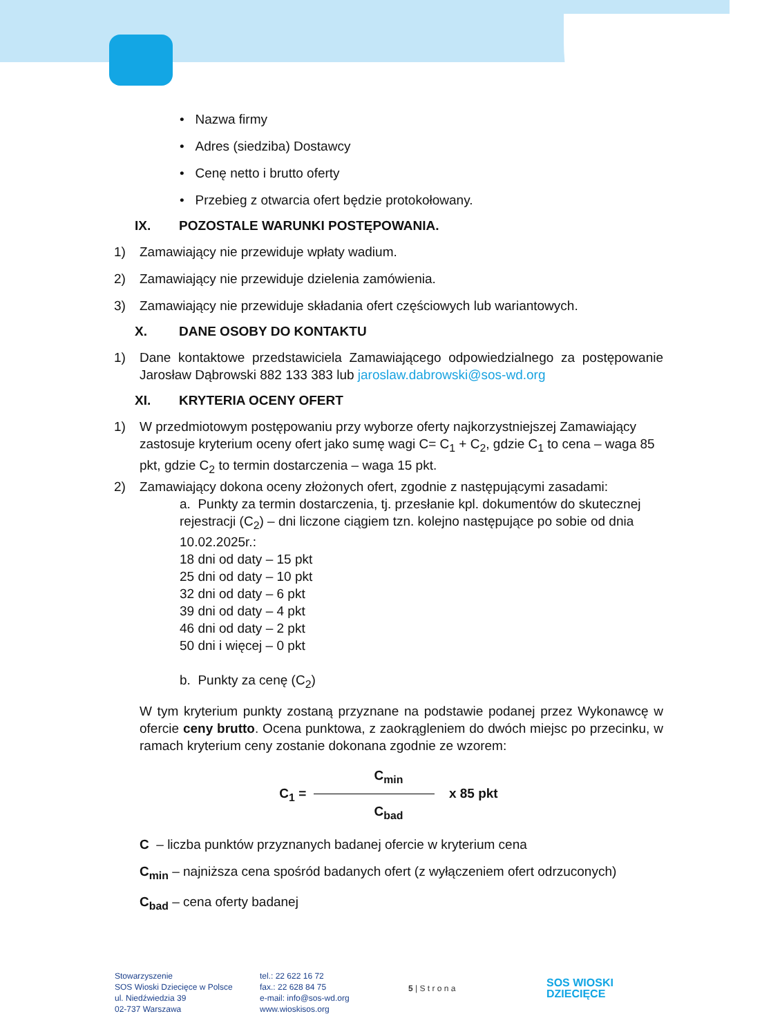• Nazwa firmy
• Adres (siedziba) Dostawcy
• Cenę netto i brutto oferty
• Przebieg z otwarcia ofert będzie protokołowany.
IX. POZOSTALE WARUNKI POSTĘPOWANIA.
1) Zamawiający nie przewiduje wpłaty wadium.
2) Zamawiający nie przewiduje dzielenia zamówienia.
3) Zamawiający nie przewiduje składania ofert częściowych lub wariantowych.
X. DANE OSOBY DO KONTAKTU
1) Dane kontaktowe przedstawiciela Zamawiającego odpowiedzialnego za postępowanie Jarosław Dąbrowski 882 133 383 lub jaroslaw.dabrowski@sos-wd.org
XI. KRYTERIA OCENY OFERT
1) W przedmiotowym postępowaniu przy wyborze oferty najkorzystniejszej Zamawiający zastosuje kryterium oceny ofert jako sumę wagi C= C<sub>1</sub> + C<sub>2</sub>, gdzie C<sub>1</sub> to cena – waga 85 pkt, gdzie C<sub>2</sub> to termin dostarczenia – waga 15 pkt.
2) Zamawiający dokona oceny złożonych ofert, zgodnie z następującymi zasadami:
a. Punkty za termin dostarczenia, tj. przesłanie kpl. dokumentów do skutecznej rejestracji (C<sub>2</sub>) – dni liczone ciągiem tzn. kolejno następujące po sobie od dnia 10.02.2025r.:
18 dni od daty – 15 pkt
25 dni od daty – 10 pkt
32 dni od daty – 6 pkt
39 dni od daty – 4 pkt
46 dni od daty – 2 pkt
50 dni i więcej – 0 pkt
b. Punkty za cenę (C<sub>2</sub>)
W tym kryterium punkty zostaną przyznane na podstawie podanej przez Wykonawcę w ofercie ceny brutto. Ocena punktowa, z zaokrągleniem do dwóch miejsc po przecinku, w ramach kryterium ceny zostanie dokonana zgodnie ze wzorem:
C<sub>min</sub>
C<sub>1</sub> = x 85 pkt
C<sub>bad</sub>
C – liczba punktów przyznanych badanej ofercie w kryterium cena
C<sub>min</sub> – najniższa cena spośród badanych ofert (z wyłączeniem ofert odrzuconych)
C<sub>bad</sub> – cena oferty badanej
Stowarzyszenie
SOS Wioski Dziecięce w Polsce
ul. Niedźwiedzia 39
02-737 Warszawa
tel.: 22 622 16 72
fax.: 22 628 84 75
e-mail: info@sos-wd.org
www.wioskisos.org
5 | S t r o n a
SOS WIOSKI
DZIECIĘCE